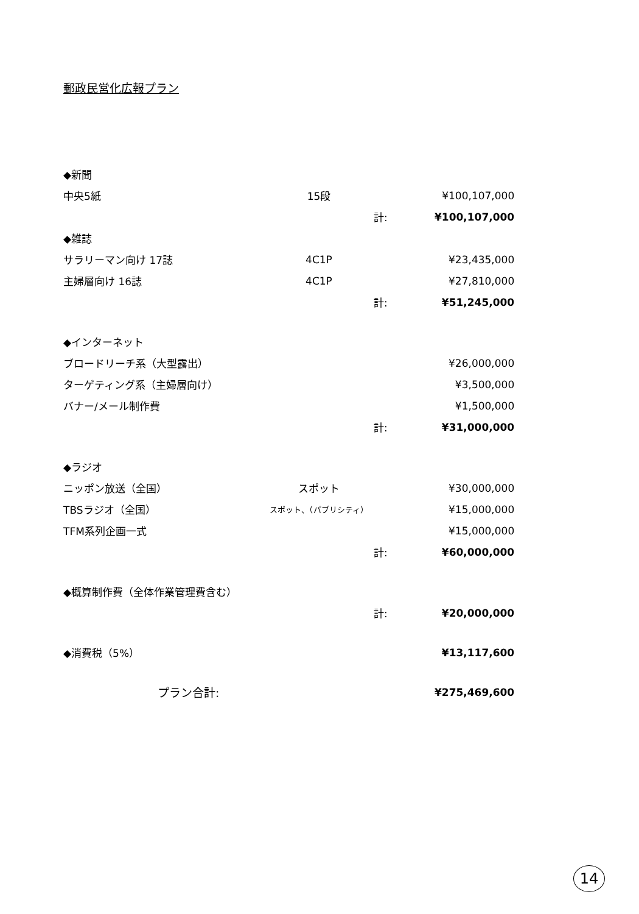郵政民営化広報プラン
| ◆新聞 | | | |
| 中央5紙 | 15段 | | ¥100,107,000 |
| | | 計: | ¥100,107,000 |
| ◆雑誌 | | | |
| サラリーマン向け 17誌 | 4C1P | | ¥23,435,000 |
| 主婦層向け 16誌 | 4C1P | | ¥27,810,000 |
| | | 計: | ¥51,245,000 |
| ◆インターネット | | | |
| ブロードリーチ系（大型露出） | | | ¥26,000,000 |
| ターゲティング系（主婦層向け） | | | ¥3,500,000 |
| バナー/メール制作費 | | | ¥1,500,000 |
| | | 計: | ¥31,000,000 |
| ◆ラジオ | | | |
| ニッポン放送（全国） | スポット | | ¥30,000,000 |
| TBSラジオ（全国） | スポット、（パブリシティ） | | ¥15,000,000 |
| TFM系列企画一式 | | | ¥15,000,000 |
| | | 計: | ¥60,000,000 |
| ◆概算制作費（全体作業管理費含む） | | | |
| | | 計: | ¥20,000,000 |
| ◆消費税（5%） | | | ¥13,117,600 |
| プラン合計: | | | ¥275,469,600 |
14